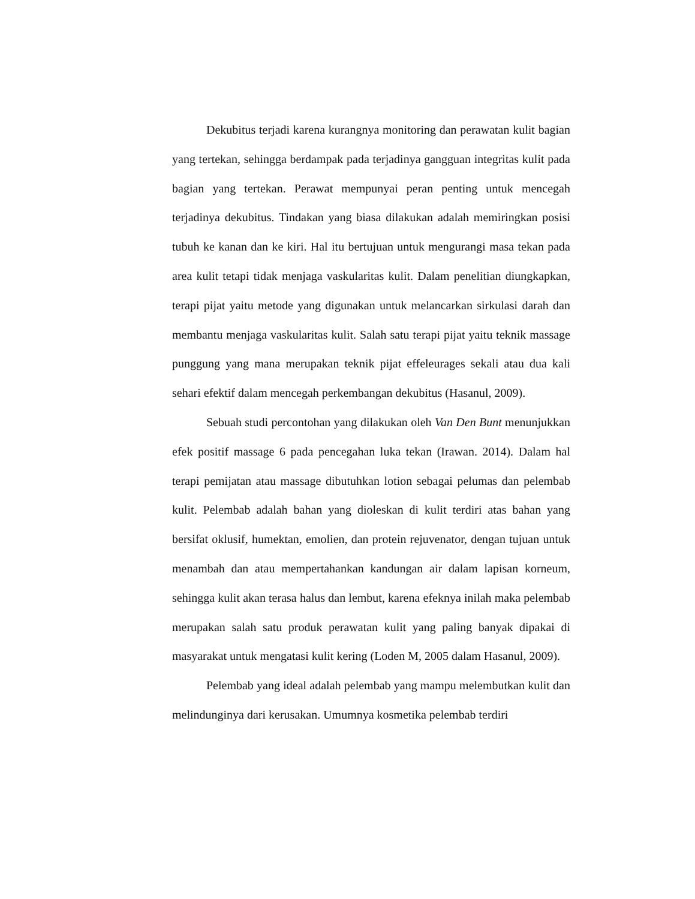Dekubitus terjadi karena kurangnya monitoring dan perawatan kulit bagian yang tertekan, sehingga berdampak pada terjadinya gangguan integritas kulit pada bagian yang tertekan. Perawat mempunyai peran penting untuk mencegah terjadinya dekubitus. Tindakan yang biasa dilakukan adalah memiringkan posisi tubuh ke kanan dan ke kiri. Hal itu bertujuan untuk mengurangi masa tekan pada area kulit tetapi tidak menjaga vaskularitas kulit. Dalam penelitian diungkapkan, terapi pijat yaitu metode yang digunakan untuk melancarkan sirkulasi darah dan membantu menjaga vaskularitas kulit. Salah satu terapi pijat yaitu teknik massage punggung yang mana merupakan teknik pijat effeleurages sekali atau dua kali sehari efektif dalam mencegah perkembangan dekubitus (Hasanul, 2009).
Sebuah studi percontohan yang dilakukan oleh Van Den Bunt menunjukkan efek positif massage 6 pada pencegahan luka tekan (Irawan. 2014). Dalam hal terapi pemijatan atau massage dibutuhkan lotion sebagai pelumas dan pelembab kulit. Pelembab adalah bahan yang dioleskan di kulit terdiri atas bahan yang bersifat oklusif, humektan, emolien, dan protein rejuvenator, dengan tujuan untuk menambah dan atau mempertahankan kandungan air dalam lapisan korneum, sehingga kulit akan terasa halus dan lembut, karena efeknya inilah maka pelembab merupakan salah satu produk perawatan kulit yang paling banyak dipakai di masyarakat untuk mengatasi kulit kering (Loden M, 2005 dalam Hasanul, 2009).
Pelembab yang ideal adalah pelembab yang mampu melembutkan kulit dan melindunginya dari kerusakan. Umumnya kosmetika pelembab terdiri